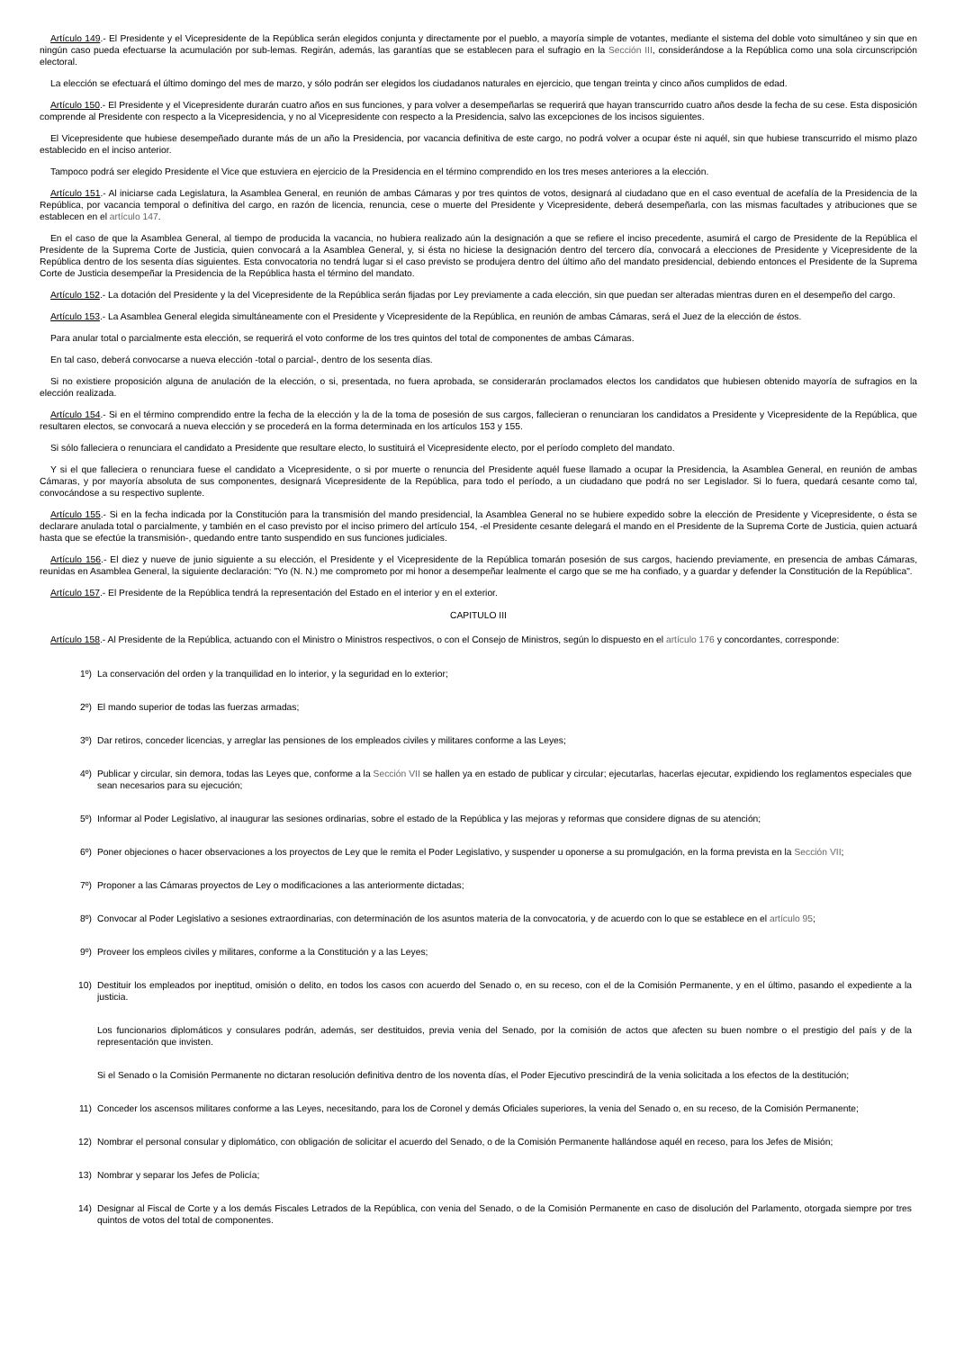Artículo 149.- El Presidente y el Vicepresidente de la República serán elegidos conjunta y directamente por el pueblo, a mayoría simple de votantes, mediante el sistema del doble voto simultáneo y sin que en ningún caso pueda efectuarse la acumulación por sub-lemas. Regirán, además, las garantías que se establecen para el sufragio en la Sección III, considerándose a la República como una sola circunscripción electoral.
La elección se efectuará el último domingo del mes de marzo, y sólo podrán ser elegidos los ciudadanos naturales en ejercicio, que tengan treinta y cinco años cumplidos de edad.
Artículo 150.- El Presidente y el Vicepresidente durarán cuatro años en sus funciones, y para volver a desempeñarlas se requerirá que hayan transcurrido cuatro años desde la fecha de su cese. Esta disposición comprende al Presidente con respecto a la Vicepresidencia, y no al Vicepresidente con respecto a la Presidencia, salvo las excepciones de los incisos siguientes.
El Vicepresidente que hubiese desempeñado durante más de un año la Presidencia, por vacancia definitiva de este cargo, no podrá volver a ocupar éste ni aquél, sin que hubiese transcurrido el mismo plazo establecido en el inciso anterior.
Tampoco podrá ser elegido Presidente el Vice que estuviera en ejercicio de la Presidencia en el término comprendido en los tres meses anteriores a la elección.
Artículo 151.- Al iniciarse cada Legislatura, la Asamblea General, en reunión de ambas Cámaras y por tres quintos de votos, designará al ciudadano que en el caso eventual de acefalía de la Presidencia de la República, por vacancia temporal o definitiva del cargo, en razón de licencia, renuncia, cese o muerte del Presidente y Vicepresidente, deberá desempeñarla, con las mismas facultades y atribuciones que se establecen en el artículo 147.
En el caso de que la Asamblea General, al tiempo de producida la vacancia, no hubiera realizado aún la designación a que se refiere el inciso precedente, asumirá el cargo de Presidente de la República el Presidente de la Suprema Corte de Justicia, quien convocará a la Asamblea General, y, si ésta no hiciese la designación dentro del tercero día, convocará a elecciones de Presidente y Vicepresidente de la República dentro de los sesenta días siguientes. Esta convocatoria no tendrá lugar si el caso previsto se produjera dentro del último año del mandato presidencial, debiendo entonces el Presidente de la Suprema Corte de Justicia desempeñar la Presidencia de la República hasta el término del mandato.
Artículo 152.- La dotación del Presidente y la del Vicepresidente de la República serán fijadas por Ley previamente a cada elección, sin que puedan ser alteradas mientras duren en el desempeño del cargo.
Artículo 153.- La Asamblea General elegida simultáneamente con el Presidente y Vicepresidente de la República, en reunión de ambas Cámaras, será el Juez de la elección de éstos.
Para anular total o parcialmente esta elección, se requerirá el voto conforme de los tres quintos del total de componentes de ambas Cámaras.
En tal caso, deberá convocarse a nueva elección -total o parcial-, dentro de los sesenta días.
Si no existiere proposición alguna de anulación de la elección, o si, presentada, no fuera aprobada, se considerarán proclamados electos los candidatos que hubiesen obtenido mayoría de sufragios en la elección realizada.
Artículo 154.- Si en el término comprendido entre la fecha de la elección y la de la toma de posesión de sus cargos, fallecieran o renunciaran los candidatos a Presidente y Vicepresidente de la República, que resultaren electos, se convocará a nueva elección y se procederá en la forma determinada en los artículos 153 y 155.
Si sólo falleciera o renunciara el candidato a Presidente que resultare electo, lo sustituirá el Vicepresidente electo, por el período completo del mandato.
Y si el que falleciera o renunciara fuese el candidato a Vicepresidente, o si por muerte o renuncia del Presidente aquél fuese llamado a ocupar la Presidencia, la Asamblea General, en reunión de ambas Cámaras, y por mayoría absoluta de sus componentes, designará Vicepresidente de la República, para todo el período, a un ciudadano que podrá no ser Legislador. Si lo fuera, quedará cesante como tal, convocándose a su respectivo suplente.
Artículo 155.- Si en la fecha indicada por la Constitución para la transmisión del mando presidencial, la Asamblea General no se hubiere expedido sobre la elección de Presidente y Vicepresidente, o ésta se declarare anulada total o parcialmente, y también en el caso previsto por el inciso primero del artículo 154, -el Presidente cesante delegará el mando en el Presidente de la Suprema Corte de Justicia, quien actuará hasta que se efectúe la transmisión-, quedando entre tanto suspendido en sus funciones judiciales.
Artículo 156.- El diez y nueve de junio siguiente a su elección, el Presidente y el Vicepresidente de la República tomarán posesión de sus cargos, haciendo previamente, en presencia de ambas Cámaras, reunidas en Asamblea General, la siguiente declaración: "Yo (N. N.) me comprometo por mi honor a desempeñar lealmente el cargo que se me ha confiado, y a guardar y defender la Constitución de la República".
Artículo 157.- El Presidente de la República tendrá la representación del Estado en el interior y en el exterior.
CAPITULO III
Artículo 158.- Al Presidente de la República, actuando con el Ministro o Ministros respectivos, o con el Consejo de Ministros, según lo dispuesto en el artículo 176 y concordantes, corresponde:
1º) La conservación del orden y la tranquilidad en lo interior, y la seguridad en lo exterior;
2º) El mando superior de todas las fuerzas armadas;
3º) Dar retiros, conceder licencias, y arreglar las pensiones de los empleados civiles y militares conforme a las Leyes;
4º) Publicar y circular, sin demora, todas las Leyes que, conforme a la Sección VII se hallen ya en estado de publicar y circular; ejecutarlas, hacerlas ejecutar, expidiendo los reglamentos especiales que sean necesarios para su ejecución;
5º) Informar al Poder Legislativo, al inaugurar las sesiones ordinarias, sobre el estado de la República y las mejoras y reformas que considere dignas de su atención;
6º) Poner objeciones o hacer observaciones a los proyectos de Ley que le remita el Poder Legislativo, y suspender u oponerse a su promulgación, en la forma prevista en la Sección VII;
7º) Proponer a las Cámaras proyectos de Ley o modificaciones a las anteriormente dictadas;
8º) Convocar al Poder Legislativo a sesiones extraordinarias, con determinación de los asuntos materia de la convocatoria, y de acuerdo con lo que se establece en el artículo 95;
9º) Proveer los empleos civiles y militares, conforme a la Constitución y a las Leyes;
10) Destituir los empleados por ineptitud, omisión o delito, en todos los casos con acuerdo del Senado o, en su receso, con el de la Comisión Permanente, y en el último, pasando el expediente a la justicia.
Los funcionarios diplomáticos y consulares podrán, además, ser destituidos, previa venia del Senado, por la comisión de actos que afecten su buen nombre o el prestigio del país y de la representación que invisten.
Si el Senado o la Comisión Permanente no dictaran resolución definitiva dentro de los noventa días, el Poder Ejecutivo prescindirá de la venia solicitada a los efectos de la destitución;
11) Conceder los ascensos militares conforme a las Leyes, necesitando, para los de Coronel y demás Oficiales superiores, la venia del Senado o, en su receso, de la Comisión Permanente;
12) Nombrar el personal consular y diplomático, con obligación de solicitar el acuerdo del Senado, o de la Comisión Permanente hallándose aquél en receso, para los Jefes de Misión;
13) Nombrar y separar los Jefes de Policía;
14) Designar al Fiscal de Corte y a los demás Fiscales Letrados de la República, con venia del Senado, o de la Comisión Permanente en caso de disolución del Parlamento, otorgada siempre por tres quintos de votos del total de componentes.